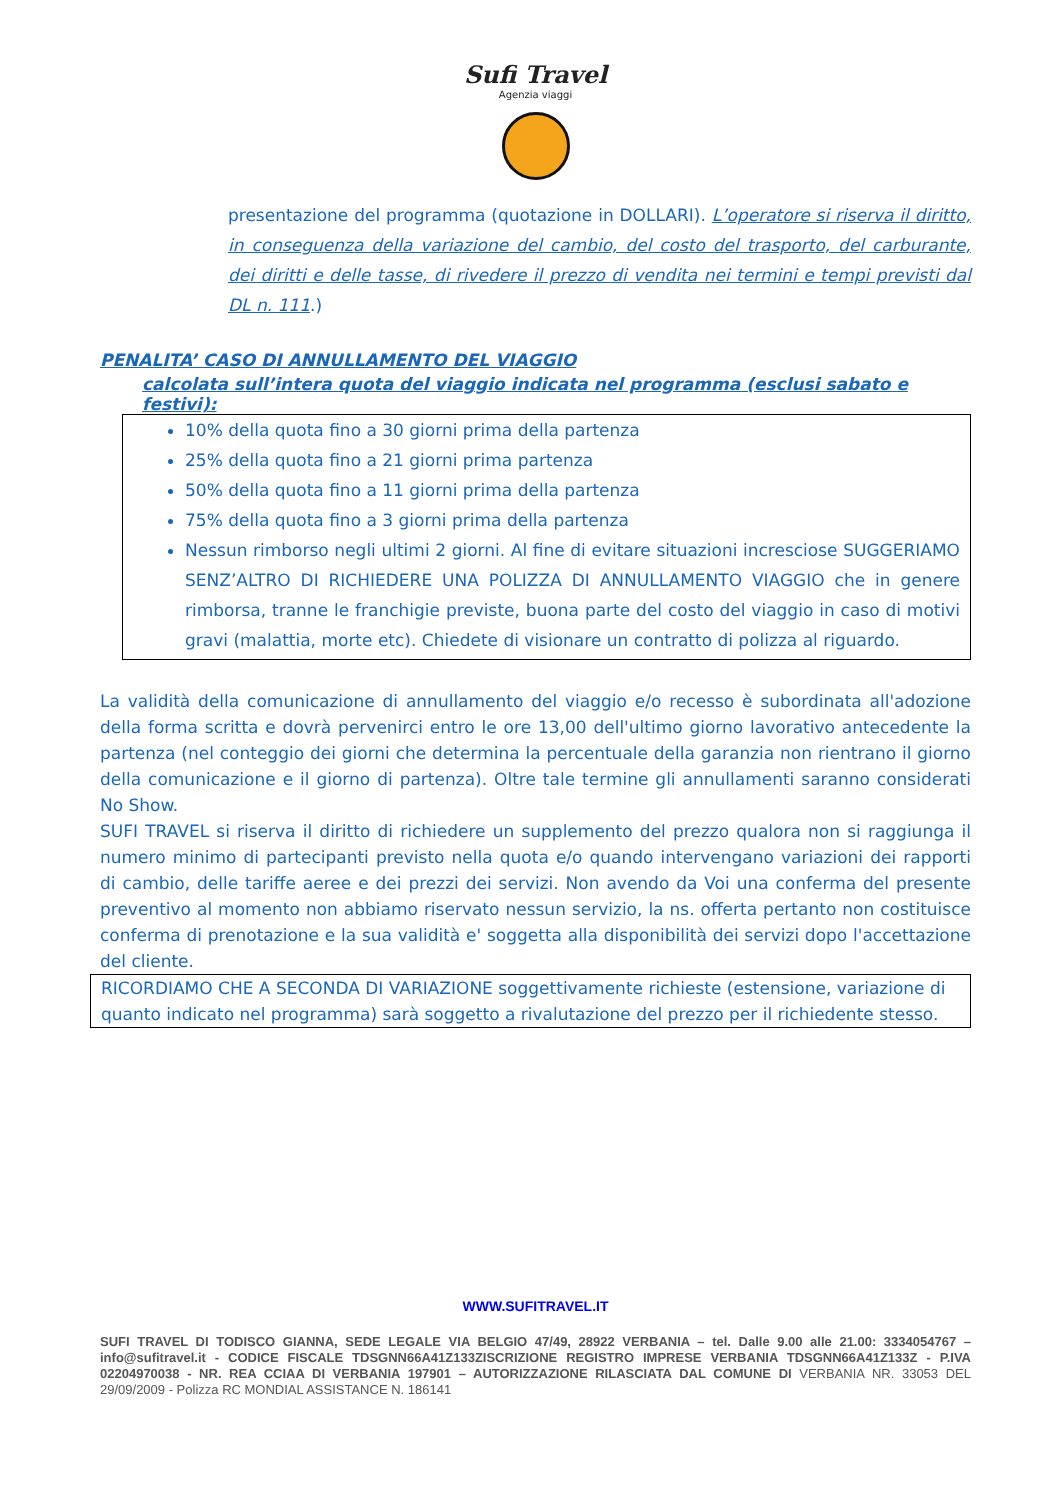Sufi Travel
Agenzia viaggi
presentazione del programma (quotazione in DOLLARI). L’operatore si riserva il diritto, in conseguenza della variazione del cambio, del costo del trasporto, del carburante, dei diritti e delle tasse, di rivedere il prezzo di vendita nei termini e tempi previsti dal DL n. 111.)
PENALITA’ CASO DI ANNULLAMENTO DEL VIAGGIO
calcolata sull’intera quota del viaggio indicata nel programma (esclusi sabato e festivi):
10% della quota fino a 30 giorni prima della partenza
25% della quota fino a 21 giorni prima partenza
50% della quota fino a 11 giorni prima della partenza
75% della quota fino a 3 giorni prima della partenza
Nessun rimborso negli ultimi 2 giorni. Al fine di evitare situazioni incresciose SUGGERIAMO SENZ’ALTRO DI RICHIEDERE UNA POLIZZA DI ANNULLAMENTO VIAGGIO che in genere rimborsa, tranne le franchigie previste, buona parte del costo del viaggio in caso di motivi gravi (malattia, morte etc). Chiedete di visionare un contratto di polizza al riguardo.
La validità della comunicazione di annullamento del viaggio e/o recesso è subordinata all'adozione della forma scritta e dovrà pervenirci entro le ore 13,00 dell'ultimo giorno lavorativo antecedente la partenza (nel conteggio dei giorni che determina la percentuale della garanzia non rientrano il giorno della comunicazione e il giorno di partenza). Oltre tale termine gli annullamenti saranno considerati No Show.
SUFI TRAVEL si riserva il diritto di richiedere un supplemento del prezzo qualora non si raggiunga il numero minimo di partecipanti previsto nella quota e/o quando intervengano variazioni dei rapporti di cambio, delle tariffe aeree e dei prezzi dei servizi. Non avendo da Voi una conferma del presente preventivo al momento non abbiamo riservato nessun servizio, la ns. offerta pertanto non costituisce conferma di prenotazione e la sua validità e' soggetta alla disponibilità dei servizi dopo l'accettazione del cliente.
RICORDIAMO CHE A SECONDA DI VARIAZIONE soggettivamente richieste (estensione, variazione di quanto indicato nel programma) sarà soggetto a rivalutazione del prezzo per il richiedente stesso.
WWW.SUFITRAVEL.IT
SUFI TRAVEL DI TODISCO GIANNA, SEDE LEGALE VIA BELGIO 47/49, 28922 VERBANIA – tel. Dalle 9.00 alle 21.00: 3334054767 –info@sufitravel.it - CODICE FISCALE TDSGNN66A41Z133ZISCRIZIONE REGISTRO IMPRESE VERBANIA TDSGNN66A41Z133Z - P.IVA 02204970038 - NR. REA CCIAA DI VERBANIA 197901 – AUTORIZZAZIONE RILASCIATA DAL COMUNE DI VERBANIA NR. 33053 DEL 29/09/2009 - Polizza RC MONDIAL ASSISTANCE N. 186141